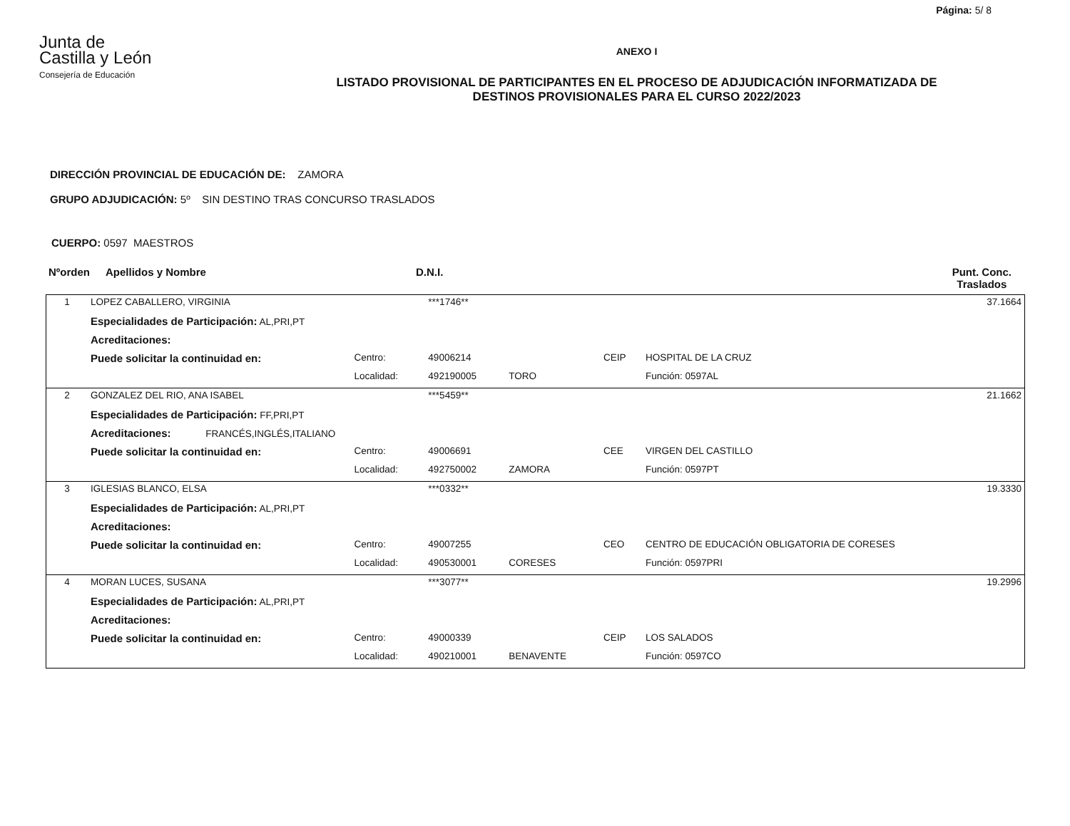Página: 5/ 8
Junta de
Castilla y León
Consejería de Educación
ANEXO I
LISTADO PROVISIONAL DE PARTICIPANTES EN EL PROCESO DE ADJUDICACIÓN INFORMATIZADA DE
DESTINOS PROVISIONALES PARA EL CURSO 2022/2023
DIRECCIÓN PROVINCIAL DE EDUCACIÓN DE: ZAMORA
GRUPO ADJUDICACIÓN: 5º SIN DESTINO TRAS CONCURSO TRASLADOS
CUERPO: 0597 MAESTROS
Nºorden Apellidos y Nombre D.N.I. Punt. Conc.
Traslados
| 1 | LOPEZ CABALLERO, VIRGINIA | | ***1746** | | | 37.1664 |
| | Especialidades de Participación: AL,PRI,PT | | | | | |
| | Acreditaciones: | | | | | |
| | Puede solicitar la continuidad en: | Centro: | 49006214 | | CEIP | HOSPITAL DE LA CRUZ |
| | | Localidad: | 492190005 | TORO | | Función: 0597AL |
| 2 | GONZALEZ DEL RIO, ANA ISABEL | | ***5459** | | | 21.1662 |
| | Especialidades de Participación: FF,PRI,PT | | | | | |
| | Acreditaciones: FRANCÉS,INGLÉS,ITALIANO | | | | | |
| | Puede solicitar la continuidad en: | Centro: | 49006691 | | CEE | VIRGEN DEL CASTILLO |
| | | Localidad: | 492750002 | ZAMORA | | Función: 0597PT |
| 3 | IGLESIAS BLANCO, ELSA | | ***0332** | | | 19.3330 |
| | Especialidades de Participación: AL,PRI,PT | | | | | |
| | Acreditaciones: | | | | | |
| | Puede solicitar la continuidad en: | Centro: | 49007255 | | CEO | CENTRO DE EDUCACIÓN OBLIGATORIA DE CORESES |
| | | Localidad: | 490530001 | CORESES | | Función: 0597PRI |
| 4 | MORAN LUCES, SUSANA | | ***3077** | | | 19.2996 |
| | Especialidades de Participación: AL,PRI,PT | | | | | |
| | Acreditaciones: | | | | | |
| | Puede solicitar la continuidad en: | Centro: | 49000339 | | CEIP | LOS SALADOS |
| | | Localidad: | 490210001 | BENAVENTE | | Función: 0597CO |